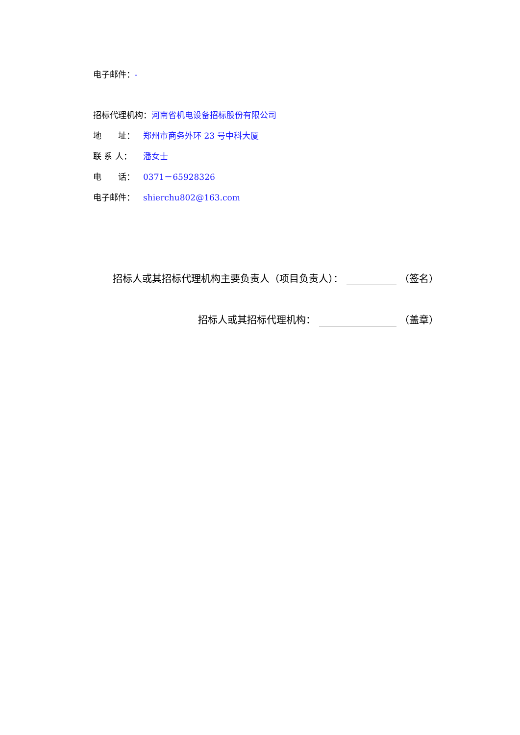电子邮件：-
招标代理机构：河南省机电设备招标股份有限公司
地　　址： 郑州市商务外环 23 号中科大厦
联 系 人： 潘女士
电　　话： 0371－65928326
电子邮件： shierchu802@163.com
招标人或其招标代理机构主要负责人（项目负责人）： （签名）
招标人或其招标代理机构： （盖章）